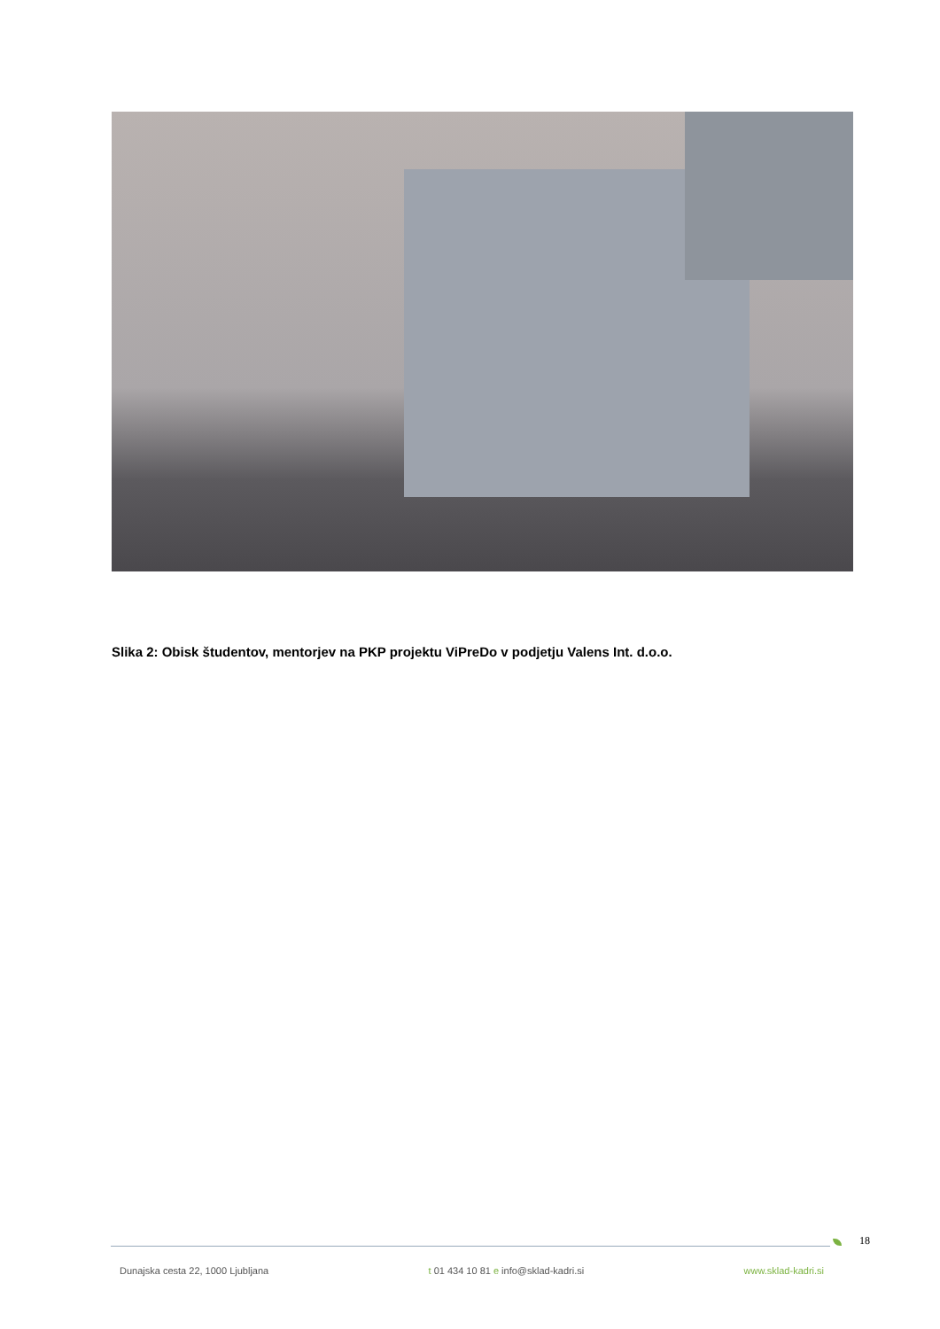Slika 2: Obisk študentov, mentorjev na PKP projektu ViPreDo v podjetju Valens Int. d.o.o.
18
Dunajska cesta 22, 1000 Ljubljana t 01 434 10 81 e info@sklad-kadri.si www.sklad-kadri.si